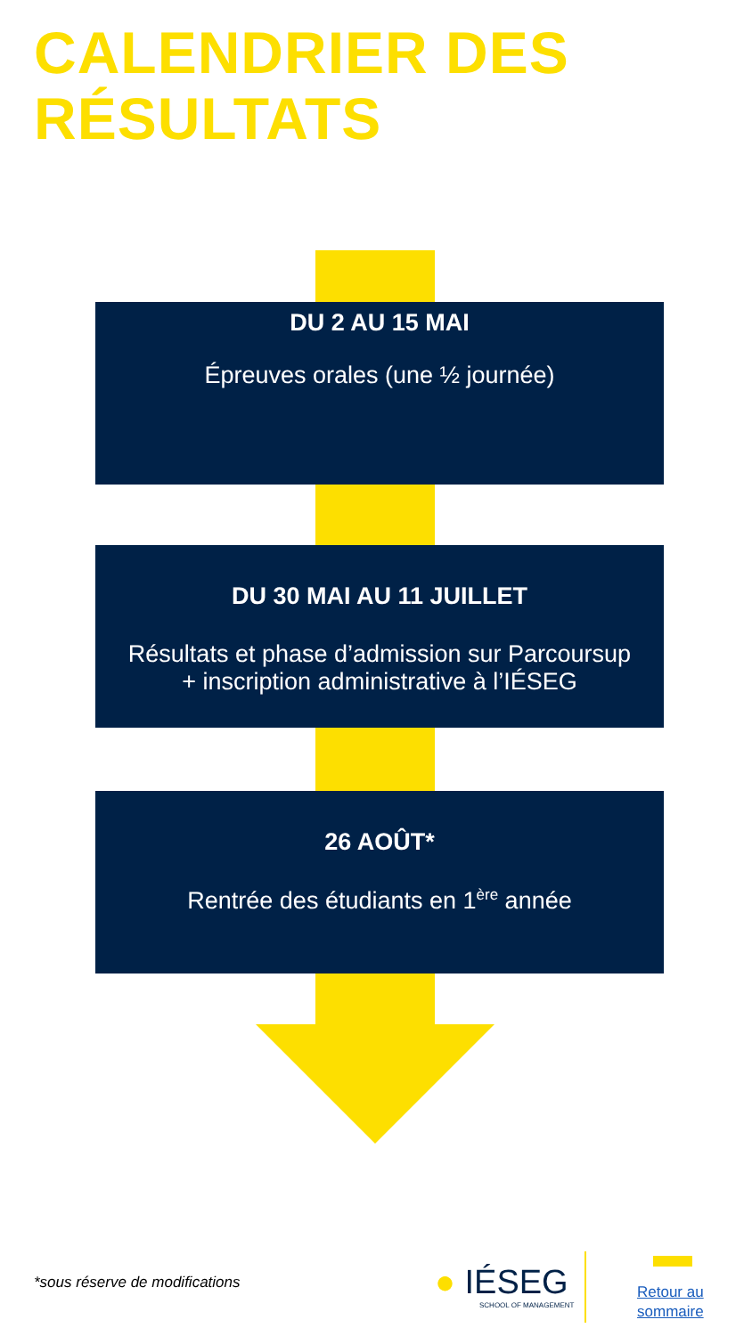CALENDRIER DES
RÉSULTATS
DU 2 AU 15 MAI
Épreuves orales (une ½ journée)
DU 30 MAI AU 11 JUILLET
Résultats et phase d’admission sur Parcoursup
+ inscription administrative à l’IÉSEG
26 AOÛT*
Rentrée des étudiants en 1<sup>ère</sup> année
*sous réserve de modifications ● IÉSEG
SCHOOL OF MANAGEMENT
Retour au
sommaire